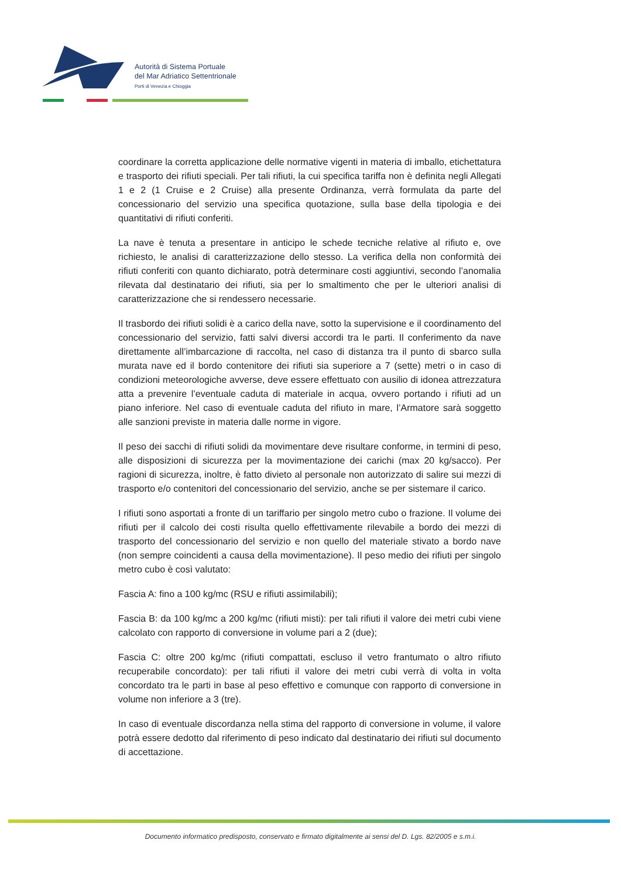Autorità di Sistema Portuale
del Mar Adriatico Settentrionale
Porti di Venezia e Chioggia
coordinare la corretta applicazione delle normative vigenti in materia di imballo, etichettatura e trasporto dei rifiuti speciali. Per tali rifiuti, la cui specifica tariffa non è definita negli Allegati 1 e 2 (1 Cruise e 2 Cruise) alla presente Ordinanza, verrà formulata da parte del concessionario del servizio una specifica quotazione, sulla base della tipologia e dei quantitativi di rifiuti conferiti.
La nave è tenuta a presentare in anticipo le schede tecniche relative al rifiuto e, ove richiesto, le analisi di caratterizzazione dello stesso. La verifica della non conformità dei rifiuti conferiti con quanto dichiarato, potrà determinare costi aggiuntivi, secondo l’anomalia rilevata dal destinatario dei rifiuti, sia per lo smaltimento che per le ulteriori analisi di caratterizzazione che si rendessero necessarie.
Il trasbordo dei rifiuti solidi è a carico della nave, sotto la supervisione e il coordinamento del concessionario del servizio, fatti salvi diversi accordi tra le parti. Il conferimento da nave direttamente all’imbarcazione di raccolta, nel caso di distanza tra il punto di sbarco sulla murata nave ed il bordo contenitore dei rifiuti sia superiore a 7 (sette) metri o in caso di condizioni meteorologiche avverse, deve essere effettuato con ausilio di idonea attrezzatura atta a prevenire l’eventuale caduta di materiale in acqua, ovvero portando i rifiuti ad un piano inferiore. Nel caso di eventuale caduta del rifiuto in mare, l’Armatore sarà soggetto alle sanzioni previste in materia dalle norme in vigore.
Il peso dei sacchi di rifiuti solidi da movimentare deve risultare conforme, in termini di peso, alle disposizioni di sicurezza per la movimentazione dei carichi (max 20 kg/sacco). Per ragioni di sicurezza, inoltre, è fatto divieto al personale non autorizzato di salire sui mezzi di trasporto e/o contenitori del concessionario del servizio, anche se per sistemare il carico.
I rifiuti sono asportati a fronte di un tariffario per singolo metro cubo o frazione. Il volume dei rifiuti per il calcolo dei costi risulta quello effettivamente rilevabile a bordo dei mezzi di trasporto del concessionario del servizio e non quello del materiale stivato a bordo nave (non sempre coincidenti a causa della movimentazione). Il peso medio dei rifiuti per singolo metro cubo è così valutato:
Fascia A: fino a 100 kg/mc (RSU e rifiuti assimilabili);
Fascia B: da 100 kg/mc a 200 kg/mc (rifiuti misti): per tali rifiuti il valore dei metri cubi viene calcolato con rapporto di conversione in volume pari a 2 (due);
Fascia C: oltre 200 kg/mc (rifiuti compattati, escluso il vetro frantumato o altro rifiuto recuperabile concordato): per tali rifiuti il valore dei metri cubi verrà di volta in volta concordato tra le parti in base al peso effettivo e comunque con rapporto di conversione in volume non inferiore a 3 (tre).
In caso di eventuale discordanza nella stima del rapporto di conversione in volume, il valore potrà essere dedotto dal riferimento di peso indicato dal destinatario dei rifiuti sul documento di accettazione.
Documento informatico predisposto, conservato e firmato digitalmente ai sensi del D. Lgs. 82/2005 e s.m.i.